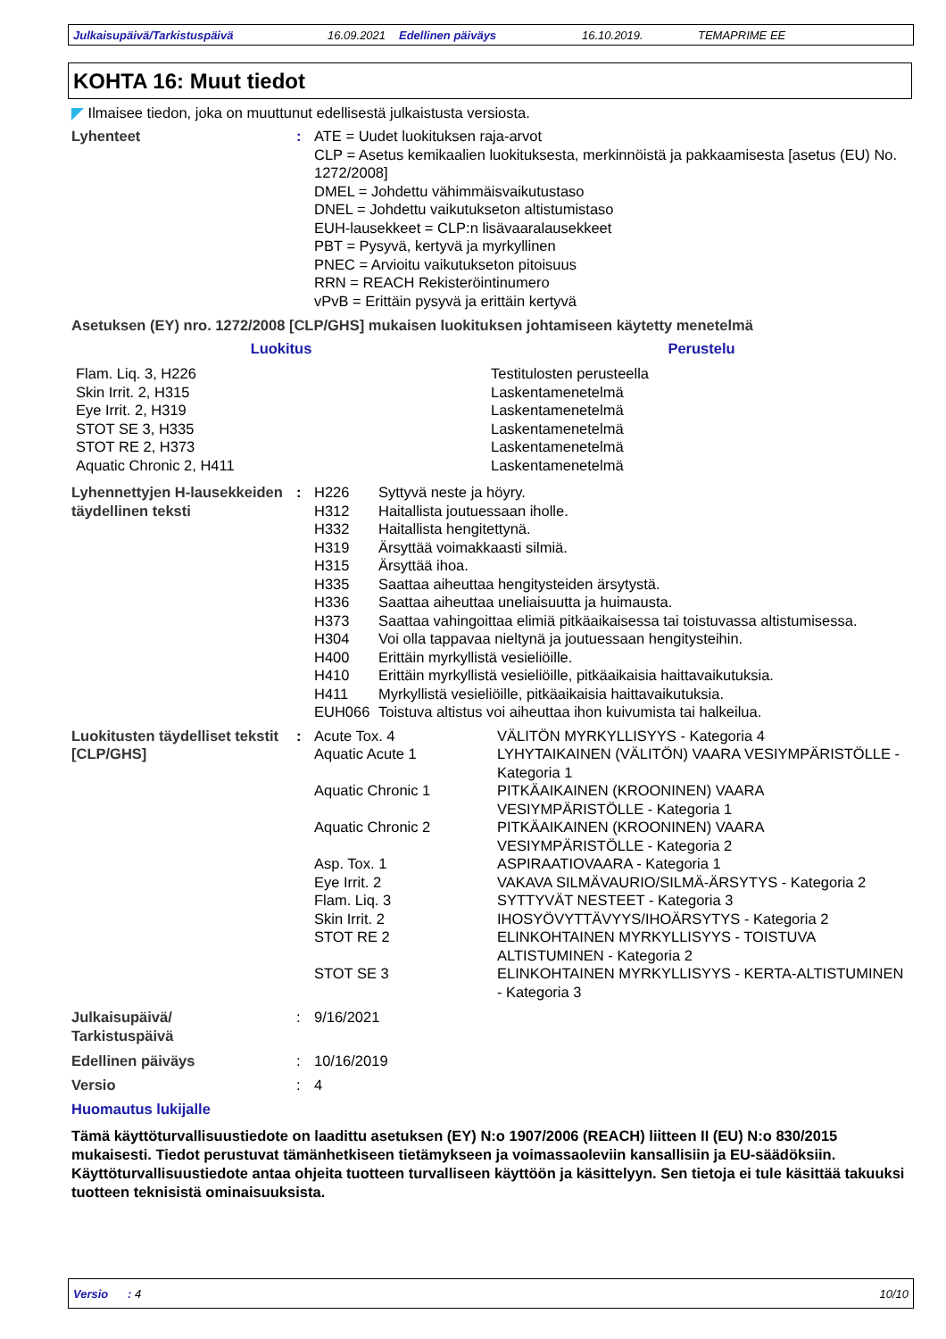Julkaisupäivä/Tarkistuspäivä 16.09.2021 Edellinen päiväys 16.10.2019. TEMAPRIME EE
KOHTA 16: Muut tiedot
Ilmaisee tiedon, joka on muuttunut edellisestä julkaistusta versiosta.
| Lyhenteet | : | ATE = Uudet luokituksen raja-arvot CLP = Asetus kemikaalien luokituksesta, merkinnöistä ja pakkaamisesta [asetus (EU) No. 1272/2008] DMEL = Johdettu vähimmäisvaikutustaso DNEL = Johdettu vaikutukseton altistumistaso EUH-lausekkeet = CLP:n lisävaaralausekkeet PBT = Pysyvä, kertyvä ja myrkyllinen PNEC = Arvioitu vaikutukseton pitoisuus RRN = REACH Rekisteröintinumero vPvB = Erittäin pysyvä ja erittäin kertyvä |
Asetuksen (EY) nro. 1272/2008 [CLP/GHS] mukaisen luokituksen johtamiseen käytetty menetelmä
| Luokitus | Perustelu |
| --- | --- |
| Flam. Liq. 3, H226 Skin Irrit. 2, H315 Eye Irrit. 2, H319 STOT SE 3, H335 STOT RE 2, H373 Aquatic Chronic 2, H411 | Testitulosten perusteella Laskentamenetelmä Laskentamenetelmä Laskentamenetelmä Laskentamenetelmä Laskentamenetelmä |
| Lyhennettyjen H-lausekkeiden täydellinen teksti | : | / H226 / Syttyvä neste ja höyry. / / H312 / Haitallista joutuessaan iholle. / / H332 / Haitallista hengitettynä. / / H319 / Ärsyttää voimakkaasti silmiä. / / H315 / Ärsyttää ihoa. / / H335 / Saattaa aiheuttaa hengitysteiden ärsytystä. / / H336 / Saattaa aiheuttaa uneliaisuutta ja huimausta. / / H373 / Saattaa vahingoittaa elimiä pitkäaikaisessa tai toistuvassa altistumisessa. / / H304 / Voi olla tappavaa nieltynä ja joutuessaan hengitysteihin. / / H400 / Erittäin myrkyllistä vesieliöille. / / H410 / Erittäin myrkyllistä vesieliöille, pitkäaikaisia haittavaikutuksia. / / H411 / Myrkyllistä vesieliöille, pitkäaikaisia haittavaikutuksia. / / EUH066 / Toistuva altistus voi aiheuttaa ihon kuivumista tai halkeilua. / |
| Luokitusten täydelliset tekstit [CLP/GHS] | : | / Acute Tox. 4 / VÄLITÖN MYRKYLLISYYS - Kategoria 4 / / Aquatic Acute 1 / LYHYTAIKAINEN (VÄLITÖN) VAARA VESIYMPÄRISTÖLLE - Kategoria 1 / / Aquatic Chronic 1 / PITKÄAIKAINEN (KROONINEN) VAARA VESIYMPÄRISTÖLLE - Kategoria 1 / / Aquatic Chronic 2 / PITKÄAIKAINEN (KROONINEN) VAARA VESIYMPÄRISTÖLLE - Kategoria 2 / / Asp. Tox. 1 / ASPIRAATIOVAARA - Kategoria 1 / / Eye Irrit. 2 / VAKAVA SILMÄVAURIO/SILMÄ-ÄRSYTYS - Kategoria 2 / / Flam. Liq. 3 / SYTTYVÄT NESTEET - Kategoria 3 / / Skin Irrit. 2 / IHOSYÖVYTTÄVYYS/IHOÄRSYTYS - Kategoria 2 / / STOT RE 2 / ELINKOHTAINEN MYRKYLLISYYS - TOISTUVA ALTISTUMINEN - Kategoria 2 / / STOT SE 3 / ELINKOHTAINEN MYRKYLLISYYS - KERTA-ALTISTUMINEN - Kategoria 3 / |
| Julkaisupäivä/ Tarkistuspäivä | : | 9/16/2021 |
| Edellinen päiväys | : | 10/16/2019 |
| Versio | : | 4 |
Huomautus lukijalle
Tämä käyttöturvallisuustiedote on laadittu asetuksen (EY) N:o 1907/2006 (REACH) liitteen II (EU) N:o 830/2015 mukaisesti. Tiedot perustuvat tämänhetkiseen tietämykseen ja voimassaoleviin kansallisiin ja EU-säädöksiin. Käyttöturvallisuustiedote antaa ohjeita tuotteen turvalliseen käyttöön ja käsittelyyn. Sen tietoja ei tule käsittää takuuksi tuotteen teknisistä ominaisuuksista.
Versio : 4 10/10